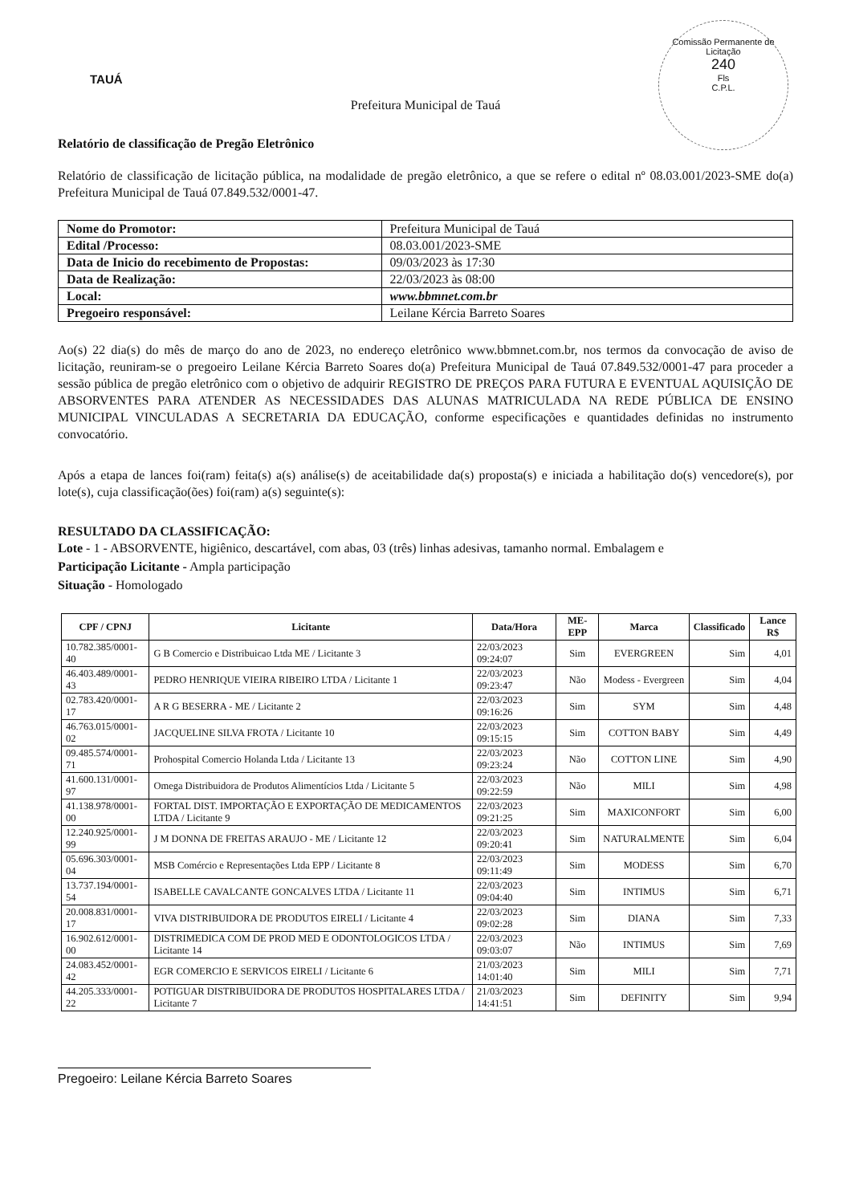TAUÁ
Comissão Permanente de Licitação
240
Fls
C.P.L.
Prefeitura Municipal de Tauá
Relatório de classificação de Pregão Eletrônico
Relatório de classificação de licitação pública, na modalidade de pregão eletrônico, a que se refere o edital nº 08.03.001/2023-SME do(a) Prefeitura Municipal de Tauá 07.849.532/0001-47.
| Nome do Promotor: | Prefeitura Municipal de Tauá |
| Edital /Processo: | 08.03.001/2023-SME |
| Data de Inicio do recebimento de Propostas: | 09/03/2023 às 17:30 |
| Data de Realização: | 22/03/2023 às 08:00 |
| Local: | www.bbmnet.com.br |
| Pregoeiro responsável: | Leilane Kércia Barreto Soares |
Ao(s) 22 dia(s) do mês de março do ano de 2023, no endereço eletrônico www.bbmnet.com.br, nos termos da convocação de aviso de licitação, reuniram-se o pregoeiro Leilane Kércia Barreto Soares do(a) Prefeitura Municipal de Tauá 07.849.532/0001-47 para proceder a sessão pública de pregão eletrônico com o objetivo de adquirir REGISTRO DE PREÇOS PARA FUTURA E EVENTUAL AQUISIÇÃO DE ABSORVENTES PARA ATENDER AS NECESSIDADES DAS ALUNAS MATRICULADA NA REDE PÚBLICA DE ENSINO MUNICIPAL VINCULADAS A SECRETARIA DA EDUCAÇÃO, conforme especificações e quantidades definidas no instrumento convocatório.
Após a etapa de lances foi(ram) feita(s) a(s) análise(s) de aceitabilidade da(s) proposta(s) e iniciada a habilitação do(s) vencedore(s), por lote(s), cuja classificação(ões) foi(ram) a(s) seguinte(s):
RESULTADO DA CLASSIFICAÇÃO:
Lote - 1 - ABSORVENTE, higiênico, descartável, com abas, 03 (três) linhas adesivas, tamanho normal. Embalagem e
Participação Licitante - Ampla participação
Situação - Homologado
| CPF / CPNJ | Licitante | Data/Hora | ME-EPP | Marca | Classificado | Lance R$ |
| --- | --- | --- | --- | --- | --- | --- |
| 10.782.385/0001-40 | G B Comercio e Distribuicao Ltda ME / Licitante 3 | 22/03/2023 09:24:07 | Sim | EVERGREEN | Sim | 4,01 |
| 46.403.489/0001-43 | PEDRO HENRIQUE VIEIRA RIBEIRO LTDA / Licitante 1 | 22/03/2023 09:23:47 | Não | Modess - Evergreen | Sim | 4,04 |
| 02.783.420/0001-17 | A R G BESERRA - ME / Licitante 2 | 22/03/2023 09:16:26 | Sim | SYM | Sim | 4,48 |
| 46.763.015/0001-02 | JACQUELINE SILVA FROTA / Licitante 10 | 22/03/2023 09:15:15 | Sim | COTTON BABY | Sim | 4,49 |
| 09.485.574/0001-71 | Prohospital Comercio Holanda Ltda / Licitante 13 | 22/03/2023 09:23:24 | Não | COTTON LINE | Sim | 4,90 |
| 41.600.131/0001-97 | Omega Distribuidora de Produtos Alimentícios Ltda / Licitante 5 | 22/03/2023 09:22:59 | Não | MILI | Sim | 4,98 |
| 41.138.978/0001-00 | FORTAL DIST. IMPORTAÇÃO E EXPORTAÇÃO DE MEDICAMENTOS LTDA / Licitante 9 | 22/03/2023 09:21:25 | Sim | MAXICONFORT | Sim | 6,00 |
| 12.240.925/0001-99 | J M DONNA DE FREITAS ARAUJO - ME / Licitante 12 | 22/03/2023 09:20:41 | Sim | NATURALMENTE | Sim | 6,04 |
| 05.696.303/0001-04 | MSB Comércio e Representações Ltda EPP / Licitante 8 | 22/03/2023 09:11:49 | Sim | MODESS | Sim | 6,70 |
| 13.737.194/0001-54 | ISABELLE CAVALCANTE GONCALVES LTDA / Licitante 11 | 22/03/2023 09:04:40 | Sim | INTIMUS | Sim | 6,71 |
| 20.008.831/0001-17 | VIVA DISTRIBUIDORA DE PRODUTOS EIRELI / Licitante 4 | 22/03/2023 09:02:28 | Sim | DIANA | Sim | 7,33 |
| 16.902.612/0001-00 | DISTRIMEDICA COM DE PROD MED E ODONTOLOGICOS LTDA / Licitante 14 | 22/03/2023 09:03:07 | Não | INTIMUS | Sim | 7,69 |
| 24.083.452/0001-42 | EGR COMERCIO E SERVICOS EIRELI / Licitante 6 | 21/03/2023 14:01:40 | Sim | MILI | Sim | 7,71 |
| 44.205.333/0001-22 | POTIGUAR DISTRIBUIDORA DE PRODUTOS HOSPITALARES LTDA / Licitante 7 | 21/03/2023 14:41:51 | Sim | DEFINITY | Sim | 9,94 |
Pregoeiro: Leilane Kércia Barreto Soares